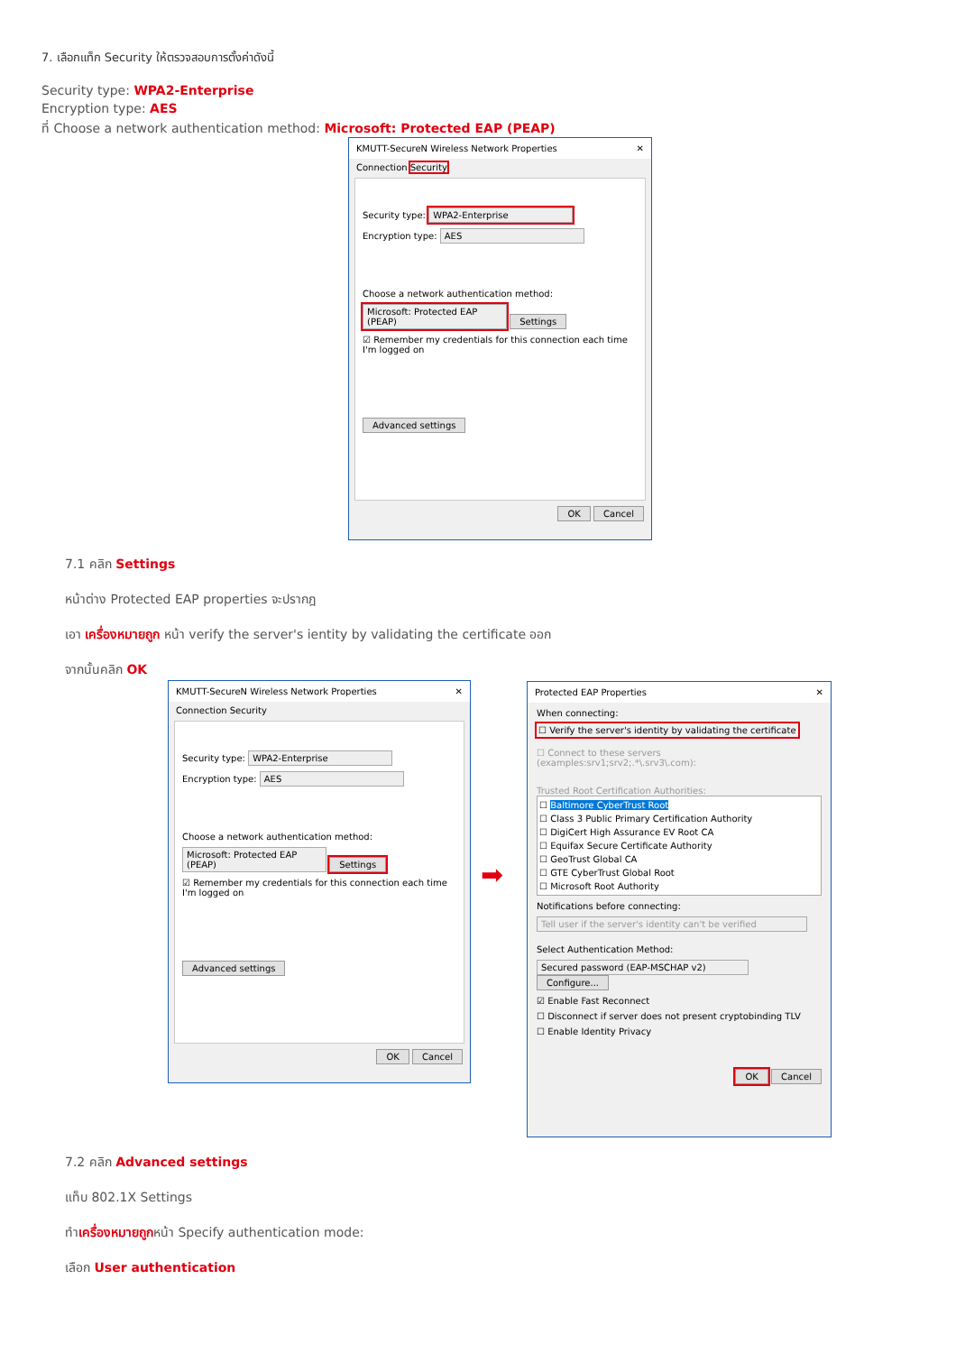7. เลือกแท็ก Security ให้ตรวจสอบการตั้งค่าดังนี้
Security type: WPA2-Enterprise
Encryption type: AES
ที่ Choose a network authentication method: Microsoft: Protected EAP (PEAP)
KMUTT-SecureN Wireless Network Properties ✕
Connection Security
Security type: WPA2-Enterprise
Encryption type: AES
Choose a network authentication method:
Microsoft: Protected EAP (PEAP) Settings
☑ Remember my credentials for this connection each time I'm logged on
Advanced settings
OK Cancel
7.1 คลิก Settings
หน้าต่าง Protected EAP properties จะปรากฎ
เอา เครื่องหมายถูก หน้า verify the server's ientity by validating the certificate ออก
จากนั้นคลิก OK
KMUTT-SecureN Wireless Network Properties ✕
Connection Security
Security type: WPA2-Enterprise
Encryption type: AES
Choose a network authentication method:
Microsoft: Protected EAP (PEAP) Settings
☑ Remember my credentials for this connection each time I'm logged on
Advanced settings
OK Cancel
➡
Protected EAP Properties ✕
When connecting:
☐ Verify the server's identity by validating the certificate
☐ Connect to these servers (examples:srv1;srv2;.*\.srv3\.com):
Trusted Root Certification Authorities:
☐ Baltimore CyberTrust Root
☐ Class 3 Public Primary Certification Authority
☐ DigiCert High Assurance EV Root CA
☐ Equifax Secure Certificate Authority
☐ GeoTrust Global CA
☐ GTE CyberTrust Global Root
☐ Microsoft Root Authority
Notifications before connecting:
Tell user if the server's identity can't be verified
Select Authentication Method:
Secured password (EAP-MSCHAP v2) Configure...
☑ Enable Fast Reconnect
☐ Disconnect if server does not present cryptobinding TLV
☐ Enable Identity Privacy
OK Cancel
7.2 คลิก Advanced settings
แท็บ 802.1X Settings
ทำเครื่องหมายถูกหน้า Specify authentication mode:
เลือก User authentication